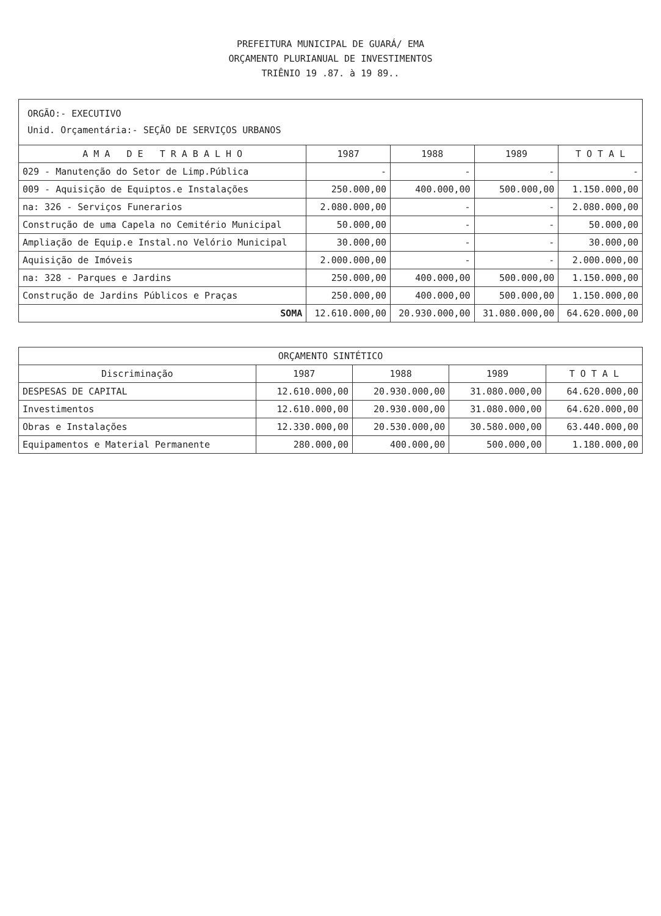PREFEITURA MUNICIPAL DE GUARÁ/ EMA
ORÇAMENTO PLURIANUAL DE INVESTIMENTOS
TRIÊNIO 19 .87. à 19 89..
ORGÃO:- EXECUTIVO
Unid. Orçamentária:- SEÇÃO DE SERVIÇOS URBANOS
| A M A D E T R A B A L H O | 1987 | 1988 | 1989 | T O T A L |
| --- | --- | --- | --- | --- |
| 029 - Manutenção do Setor de Limp.Pública | - | - | - | - |
| 009 - Aquisição de Equiptos.e Instalações | 250.000,00 | 400.000,00 | 500.000,00 | 1.150.000,00 |
| na: 326 - Serviços Funerarios | 2.080.000,00 | - | - | 2.080.000,00 |
| Construção de uma Capela no Cemitério Municipal | 50.000,00 | - | - | 50.000,00 |
| Ampliação de Equip.e Instal.no Velório Municipal | 30.000,00 | - | - | 30.000,00 |
| Aquisição de Imóveis | 2.000.000,00 | - | - | 2.000.000,00 |
| na: 328 - Parques e Jardins | 250.000,00 | 400.000,00 | 500.000,00 | 1.150.000,00 |
| Construção de Jardins Públicos e Praças | 250.000,00 | 400.000,00 | 500.000,00 | 1.150.000,00 |
| SOMA | 12.610.000,00 | 20.930.000,00 | 31.080.000,00 | 64.620.000,00 |
| ORÇAMENTO SINTÉTICO | | | | |
| --- | --- | --- | --- | --- |
| Discriminação | 1987 | 1988 | 1989 | T O T A L |
| DESPESAS DE CAPITAL | 12.610.000,00 | 20.930.000,00 | 31.080.000,00 | 64.620.000,00 |
| Investimentos | 12.610.000,00 | 20.930.000,00 | 31.080.000,00 | 64.620.000,00 |
| Obras e Instalações | 12.330.000,00 | 20.530.000,00 | 30.580.000,00 | 63.440.000,00 |
| Equipamentos e Material Permanente | 280.000,00 | 400.000,00 | 500.000,00 | 1.180.000,00 |